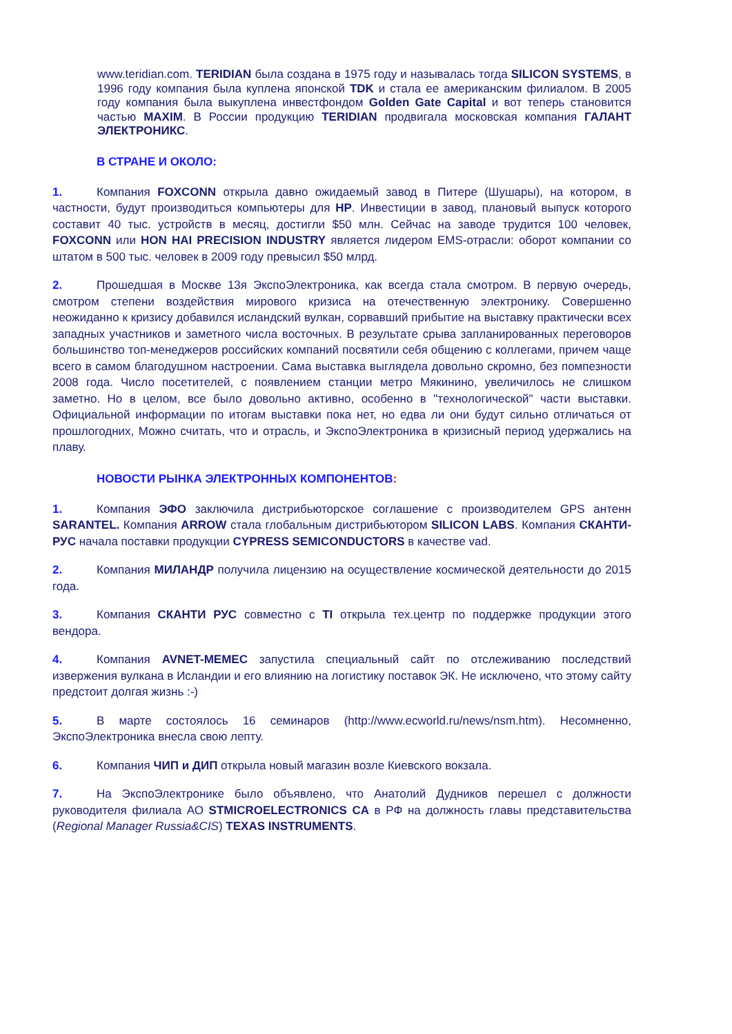www.teridian.com. TERIDIAN была создана в 1975 году и называлась тогда SILICON SYSTEMS, в 1996 году компания была куплена японской TDK и стала ее американским филиалом. В 2005 году компания была выкуплена инвестфондом Golden Gate Capital и вот теперь становится частью MAXIM. В России продукцию TERIDIAN продвигала московская компания ГАЛАНТ ЭЛЕКТРОНИКС.
В СТРАНЕ И ОКОЛО:
1. Компания FOXCONN открыла давно ожидаемый завод в Питере (Шушары), на котором, в частности, будут производиться компьютеры для HP. Инвестиции в завод, плановый выпуск которого составит 40 тыс. устройств в месяц, достигли $50 млн. Сейчас на заводе трудится 100 человек, FOXCONN или HON HAI PRECISION INDUSTRY является лидером EMS-отрасли: оборот компании со штатом в 500 тыс. человек в 2009 году превысил $50 млрд.
2. Прошедшая в Москве 13я ЭкспоЭлектроника, как всегда стала смотром. В первую очередь, смотром степени воздействия мирового кризиса на отечественную электронику. Совершенно неожиданно к кризису добавился исландский вулкан, сорвавший прибытие на выставку практически всех западных участников и заметного числа восточных. В результате срыва запланированных переговоров большинство топ-менеджеров российских компаний посвятили себя общению с коллегами, причем чаще всего в самом благодушном настроении. Сама выставка выглядела довольно скромно, без помпезности 2008 года. Число посетителей, с появлением станции метро Мякинино, увеличилось не слишком заметно. Но в целом, все было довольно активно, особенно в "технологической" части выставки. Официальной информации по итогам выставки пока нет, но едва ли они будут сильно отличаться от прошлогодних, Можно считать, что и отрасль, и ЭкспоЭлектроника в кризисный период удержались на плаву.
НОВОСТИ РЫНКА ЭЛЕКТРОННЫХ КОМПОНЕНТОВ:
1. Компания ЭФО заключила дистрибьюторское соглашение с производителем GPS антенн SARANTEL. Компания ARROW стала глобальным дистрибьютором SILICON LABS. Компания СКАНТИ-РУС начала поставки продукции CYPRESS SEMICONDUCTORS в качестве vad.
2. Компания МИЛАНДР получила лицензию на осуществление космической деятельности до 2015 года.
3. Компания СКАНТИ РУС совместно с TI открыла тех.центр по поддержке продукции этого вендора.
4. Компания AVNET-MEMEC запустила специальный сайт по отслеживанию последствий извержения вулкана в Исландии и его влиянию на логистику поставок ЭК. Не исключено, что этому сайту предстоит долгая жизнь :-)
5. В марте состоялось 16 семинаров (http://www.ecworld.ru/news/nsm.htm). Несомненно, ЭкспоЭлектроника внесла свою лепту.
6. Компания ЧИП и ДИП открыла новый магазин возле Киевского вокзала.
7. На ЭкспоЭлектронике было объявлено, что Анатолий Дудников перешел с должности руководителя филиала АО STMICROELECTRONICS CA в РФ на должность главы представительства (Regional Manager Russia&CIS) TEXAS INSTRUMENTS.